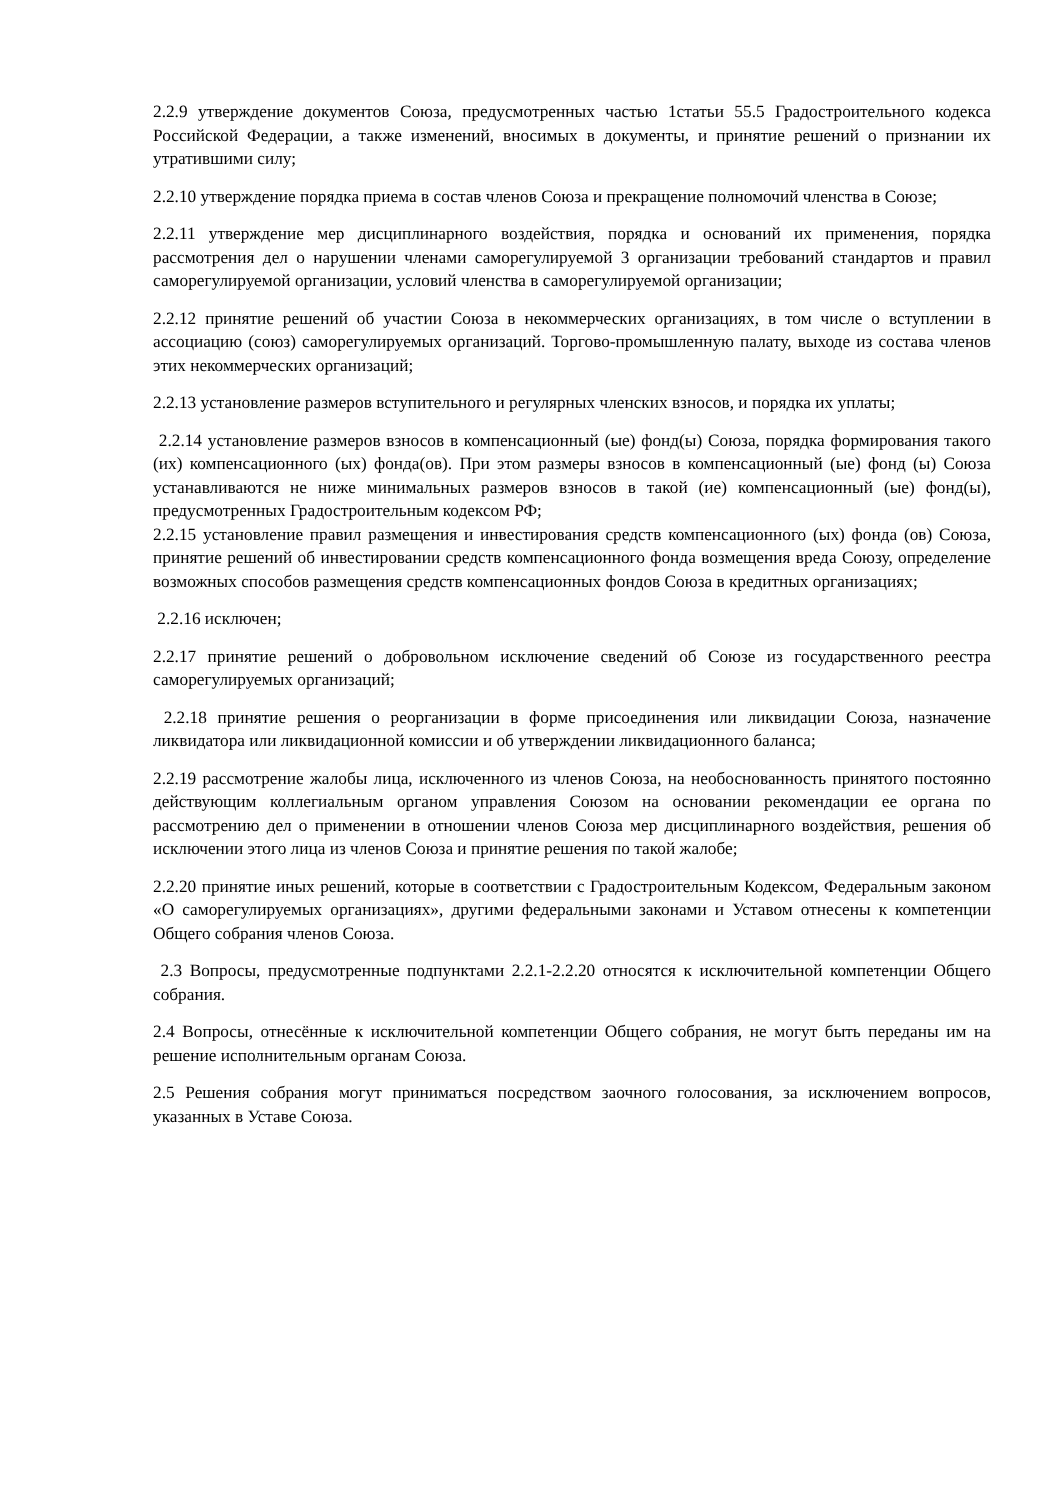2.2.9 утверждение документов Союза, предусмотренных частью 1статьи 55.5 Градостроительного кодекса Российской Федерации, а также изменений, вносимых в документы, и принятие решений о признании их утратившими силу;
2.2.10 утверждение порядка приема в состав членов Союза и прекращение полномочий членства в Союзе;
2.2.11 утверждение мер дисциплинарного воздействия, порядка и оснований их применения, порядка рассмотрения дел о нарушении членами саморегулируемой 3 организации требований стандартов и правил саморегулируемой организации, условий членства в саморегулируемой организации;
2.2.12 принятие решений об участии Союза в некоммерческих организациях, в том числе о вступлении в ассоциацию (союз) саморегулируемых организаций. Торгово-промышленную палату, выходе из состава членов этих некоммерческих организаций;
2.2.13 установление размеров вступительного и регулярных членских взносов, и порядка их уплаты;
2.2.14 установление размеров взносов в компенсационный (ые) фонд(ы) Союза, порядка формирования такого (их) компенсационного (ых) фонда(ов). При этом размеры взносов в компенсационный (ые) фонд (ы) Союза устанавливаются не ниже минимальных размеров взносов в такой (ие) компенсационный (ые) фонд(ы), предусмотренных Градостроительным кодексом РФ;
2.2.15 установление правил размещения и инвестирования средств компенсационного (ых) фонда (ов) Союза, принятие решений об инвестировании средств компенсационного фонда возмещения вреда Союзу, определение возможных способов размещения средств компенсационных фондов Союза в кредитных организациях;
2.2.16 исключен;
2.2.17 принятие решений о добровольном исключение сведений об Союзе из государственного реестра саморегулируемых организаций;
2.2.18 принятие решения о реорганизации в форме присоединения или ликвидации Союза, назначение ликвидатора или ликвидационной комиссии и об утверждении ликвидационного баланса;
2.2.19 рассмотрение жалобы лица, исключенного из членов Союза, на необоснованность принятого постоянно действующим коллегиальным органом управления Союзом на основании рекомендации ее органа по рассмотрению дел о применении в отношении членов Союза мер дисциплинарного воздействия, решения об исключении этого лица из членов Союза и принятие решения по такой жалобе;
2.2.20 принятие иных решений, которые в соответствии с Градостроительным Кодексом, Федеральным законом «О саморегулируемых организациях», другими федеральными законами и Уставом отнесены к компетенции Общего собрания членов Союза.
2.3 Вопросы, предусмотренные подпунктами 2.2.1-2.2.20 относятся к исключительной компетенции Общего собрания.
2.4 Вопросы, отнесённые к исключительной компетенции Общего собрания, не могут быть переданы им на решение исполнительным органам Союза.
2.5 Решения собрания могут приниматься посредством заочного голосования, за исключением вопросов, указанных в Уставе Союза.